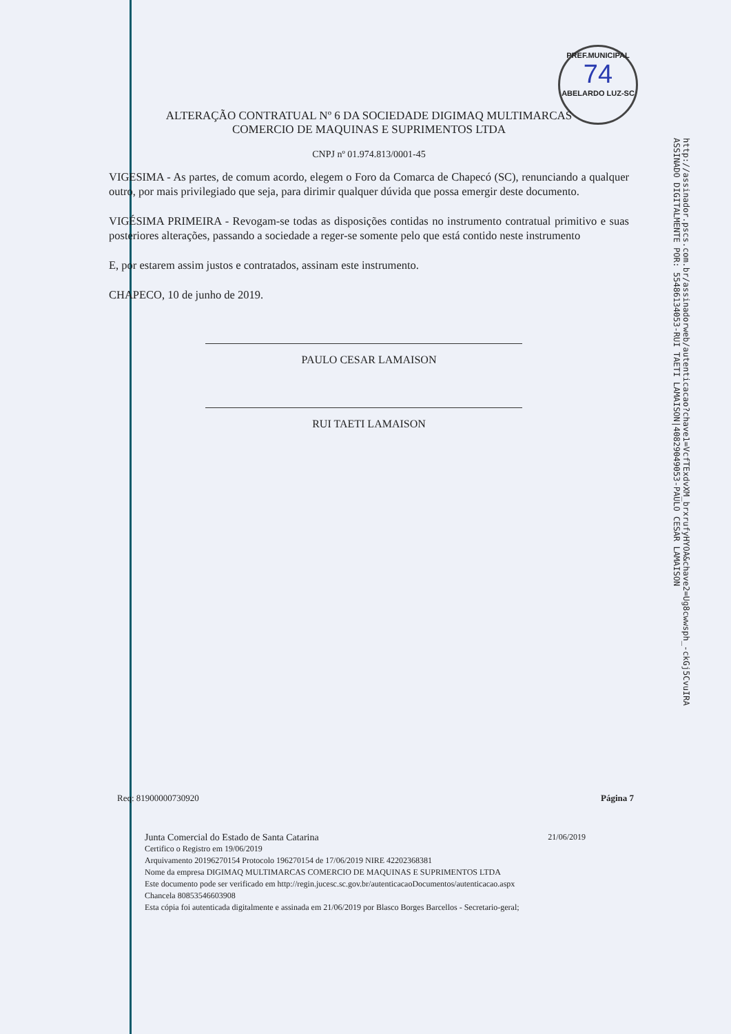PREF.MUNICIPAL
74
ABELARDO LUZ-SC
http://assinador.pscs.com.br/assinadorweb/autenticacao?chave1=VcfTExdvXM_brxrufyHYOA&chave2=Ug8cwwsph_-ckGj5CvuIRA
ASSINADO DIGITALMENTE POR: 55486134053-RUI TAETI LAMAISON|40829049053-PAULO CESAR LAMAISON
ALTERAÇÃO CONTRATUAL Nº 6 DA SOCIEDADE DIGIMAQ MULTIMARCAS
COMERCIO DE MAQUINAS E SUPRIMENTOS LTDA
CNPJ nº 01.974.813/0001-45
VIGESIMA - As partes, de comum acordo, elegem o Foro da Comarca de Chapecó (SC), renunciando a qualquer outro, por mais privilegiado que seja, para dirimir qualquer dúvida que possa emergir deste documento.
VIGÉSIMA PRIMEIRA - Revogam-se todas as disposições contidas no instrumento contratual primitivo e suas posteriores alterações, passando a sociedade a reger-se somente pelo que está contido neste instrumento
E, por estarem assim justos e contratados, assinam este instrumento.
CHAPECO, 10 de junho de 2019.
PAULO CESAR LAMAISON
RUI TAETI LAMAISON
Req: 81900000730920 Página 7
Junta Comercial do Estado de Santa Catarina 21/06/2019
Certifico o Registro em 19/06/2019
Arquivamento 20196270154 Protocolo 196270154 de 17/06/2019 NIRE 42202368381
Nome da empresa DIGIMAQ MULTIMARCAS COMERCIO DE MAQUINAS E SUPRIMENTOS LTDA
Este documento pode ser verificado em http://regin.jucesc.sc.gov.br/autenticacaoDocumentos/autenticacao.aspx
Chancela 80853546603908
Esta cópia foi autenticada digitalmente e assinada em 21/06/2019 por Blasco Borges Barcellos - Secretario-geral;